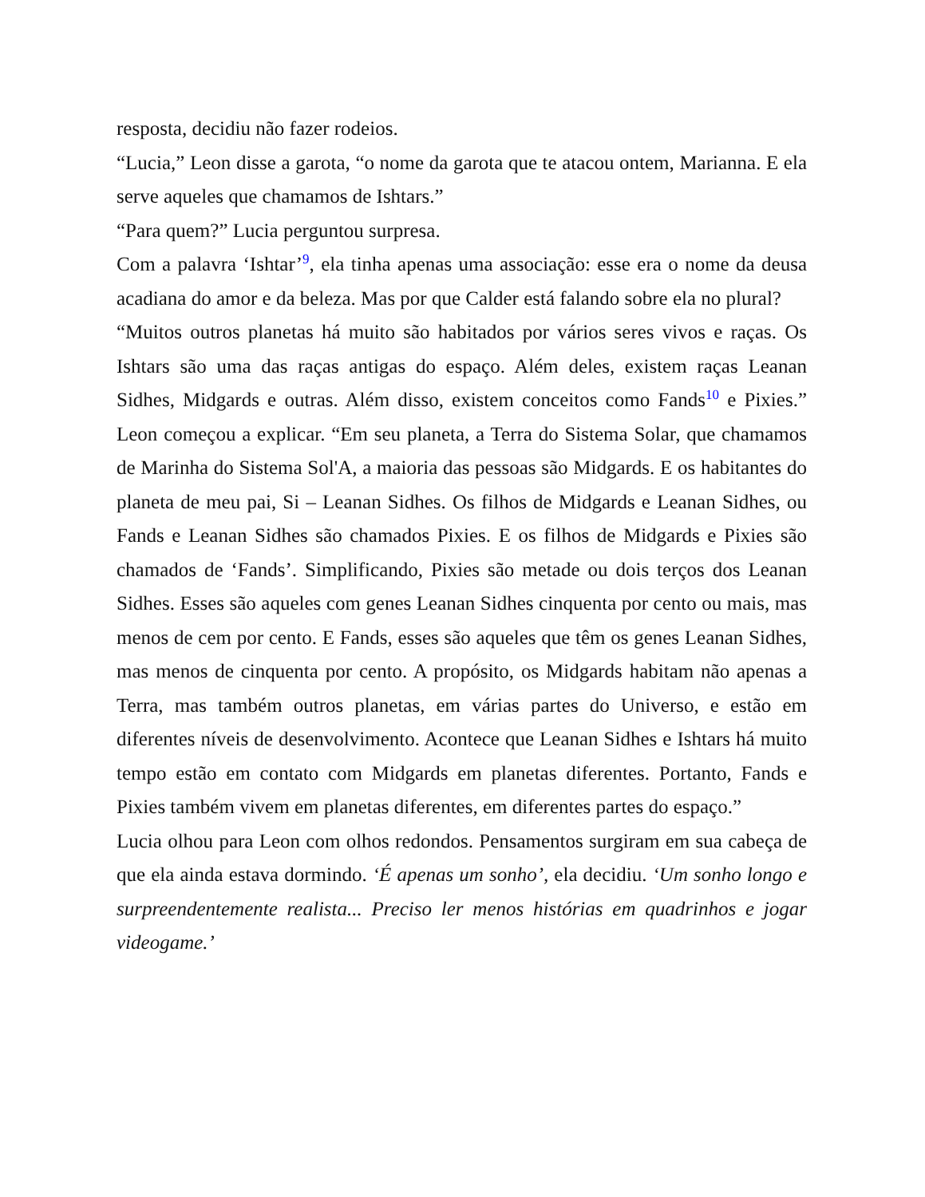resposta, decidiu não fazer rodeios.
“Lucia,” Leon disse a garota, “o nome da garota que te atacou ontem, Marianna. E ela serve aqueles que chamamos de Ishtars.”
“Para quem?” Lucia perguntou surpresa.
Com a palavra ‘Ishtar’<sup>9</sup>, ela tinha apenas uma associação: esse era o nome da deusa acadiana do amor e da beleza. Mas por que Calder está falando sobre ela no plural?
“Muitos outros planetas há muito são habitados por vários seres vivos e raças. Os Ishtars são uma das raças antigas do espaço. Além deles, existem raças Leanan Sidhes, Midgards e outras. Além disso, existem conceitos como Fands<sup>10</sup> e Pixies.” Leon começou a explicar. “Em seu planeta, a Terra do Sistema Solar, que chamamos de Marinha do Sistema Sol'A, a maioria das pessoas são Midgards. E os habitantes do planeta de meu pai, Si – Leanan Sidhes. Os filhos de Midgards e Leanan Sidhes, ou Fands e Leanan Sidhes são chamados Pixies. E os filhos de Midgards e Pixies são chamados de ‘Fands’. Simplificando, Pixies são metade ou dois terços dos Leanan Sidhes. Esses são aqueles com genes Leanan Sidhes cinquenta por cento ou mais, mas menos de cem por cento. E Fands, esses são aqueles que têm os genes Leanan Sidhes, mas menos de cinquenta por cento. A propósito, os Midgards habitam não apenas a Terra, mas também outros planetas, em várias partes do Universo, e estão em diferentes níveis de desenvolvimento. Acontece que Leanan Sidhes e Ishtars há muito tempo estão em contato com Midgards em planetas diferentes. Portanto, Fands e Pixies também vivem em planetas diferentes, em diferentes partes do espaço.”
Lucia olhou para Leon com olhos redondos. Pensamentos surgiram em sua cabeça de que ela ainda estava dormindo. ‘É apenas um sonho’, ela decidiu. ‘Um sonho longo e surpreendentemente realista... Preciso ler menos histórias em quadrinhos e jogar videogame.’